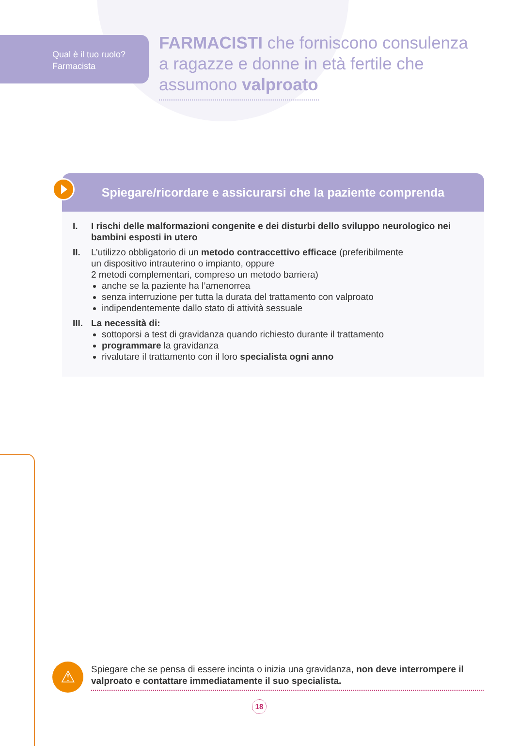Qual è il tuo ruolo?
Farmacista
FARMACISTI che forniscono consulenza
a ragazze e donne in età fertile che
assumono valproato
Spiegare/ricordare e assicurarsi che la paziente comprenda
I. I rischi delle malformazioni congenite e dei disturbi dello sviluppo neurologico nei bambini esposti in utero
II. L’utilizzo obbligatorio di un metodo contraccettivo efficace (preferibilmente
un dispositivo intrauterino o impianto, oppure
2 metodi complementari, compreso un metodo barriera)
anche se la paziente ha l’amenorrea
senza interruzione per tutta la durata del trattamento con valproato
indipendentemente dallo stato di attività sessuale
III.
La necessità di:
sottoporsi a test di gravidanza quando richiesto durante il trattamento
programmare la gravidanza
rivalutare il trattamento con il loro specialista ogni anno
⚠
Spiegare che se pensa di essere incinta o inizia una gravidanza, non deve interrompere il valproato e contattare immediatamente il suo specialista.
18